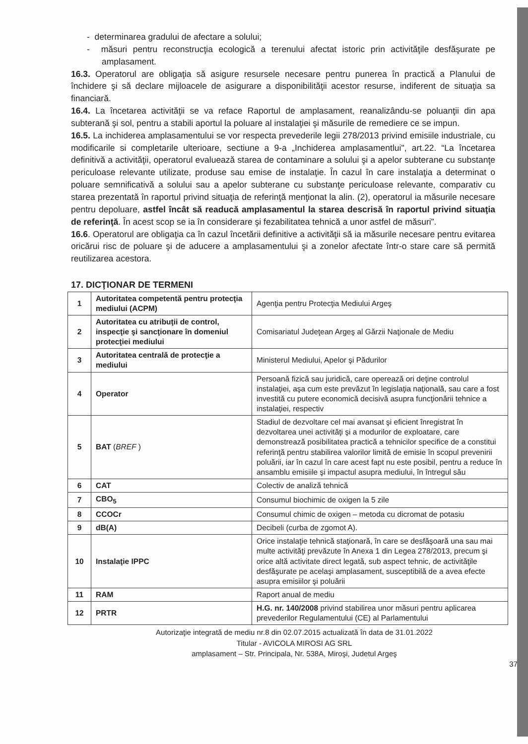- determinarea gradului de afectare a solului;
- măsuri pentru reconstrucţia ecologică a terenului afectat istoric prin activităţile desfăşurate pe amplasament.
16.3. Operatorul are obligaţia să asigure resursele necesare pentru punerea în practică a Planului de închidere şi să declare mijloacele de asigurare a disponibilităţii acestor resurse, indiferent de situaţia sa financiară.
16.4. La încetarea activităţii se va reface Raportul de amplasament, reanalizându-se poluanţii din apa subterană şi sol, pentru a stabili aportul la poluare al instalaţiei şi măsurile de remediere ce se impun.
16.5. La inchiderea amplasamentului se vor respecta prevederile legii 278/2013 privind emisiile industriale, cu modificarile si completarile ulterioare, sectiune a 9-a „Inchiderea amplasamentlui", art.22. “La încetarea definitivă a activităţii, operatorul evaluează starea de contaminare a solului şi a apelor subterane cu substanţe periculoase relevante utilizate, produse sau emise de instalaţie. În cazul în care instalaţia a determinat o poluare semnificativă a solului sau a apelor subterane cu substanţe periculoase relevante, comparativ cu starea prezentată în raportul privind situaţia de referinţă menţionat la alin. (2), operatorul ia măsurile necesare pentru depoluare, astfel încât să readucă amplasamentul la starea descrisă în raportul privind situaţia de referinţă. În acest scop se ia în considerare şi fezabilitatea tehnică a unor astfel de măsuri”.
16.6. Operatorul are obligaţia ca în cazul încetării definitive a activităţii să ia măsurile necesare pentru evitarea oricărui risc de poluare şi de aducere a amplasamentului şi a zonelor afectate într-o stare care să permită reutilizarea acestora.
17. DICŢIONAR DE TERMENI
| 1 | Autoritatea competentă pentru protecţia mediului (ACPM) | Agenţia pentru Protecţia Mediului Argeş |
| 2 | Autoritatea cu atribuţii de control, inspecţie şi sancţionare în domeniul protecţiei mediului | Comisariatul Judeţean Argeş al Gărzii Naţionale de Mediu |
| 3 | Autoritatea centrală de protecţie a mediului | Ministerul Mediului, Apelor şi Pădurilor |
| 4 | Operator | Persoană fizică sau juridică, care operează ori deţine controlul instalaţiei, aşa cum este prevăzut în legislaţia naţională, sau care a fost investită cu putere economică decisivă asupra funcţionării tehnice a instalaţiei, respectiv |
| 5 | BAT ( BREF ) | Stadiul de dezvoltare cel mai avansat şi eficient înregistrat în dezvoltarea unei activităţi şi a modurilor de exploatare, care demonstrează posibilitatea practică a tehnicilor specifice de a constitui referinţă pentru stabilirea valorilor limită de emisie în scopul prevenirii poluării, iar în cazul în care acest fapt nu este posibil, pentru a reduce în ansamblu emisiile şi impactul asupra mediului, în întregul său |
| 6 | CAT | Colectiv de analiză tehnică |
| 7 | CBO<sub>5</sub> | Consumul biochimic de oxigen la 5 zile |
| 8 | CCOCr | Consumul chimic de oxigen – metoda cu dicromat de potasiu |
| 9 | dB(A) | Decibeli (curba de zgomot A). |
| 10 | Instalaţie IPPC | Orice instalaţie tehnică staţionară, în care se desfăşoară una sau mai multe activităţi prevăzute în Anexa 1 din Legea 278/2013, precum şi orice altă activitate direct legată, sub aspect tehnic, de activităţile desfăşurate pe acelaşi amplasament, susceptibilă de a avea efecte asupra emisiilor şi poluării |
| 11 | RAM | Raport anual de mediu |
| 12 | PRTR | H.G. nr. 140/2008 privind stabilirea unor măsuri pentru aplicarea prevederilor Regulamentului (CE) al Parlamentului |
Autorizaţie integrată de mediu nr.8 din 02.07.2015 actualizată în data de 31.01.2022
Titular - AVICOLA MIROSI AG SRL
amplasament – Str. Principala, Nr. 538A, Miroşi, Judetul Argeş
37